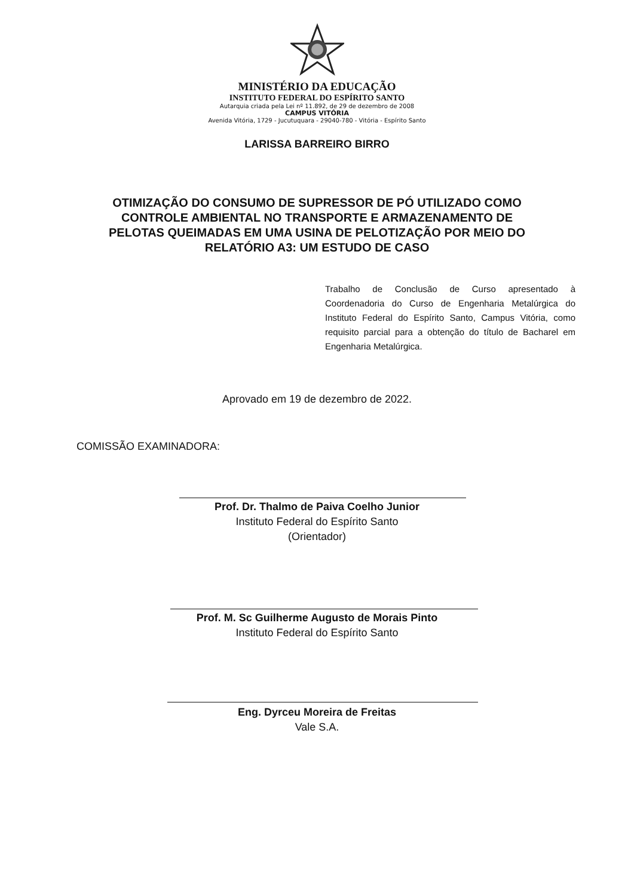MINISTÉRIO DA EDUCAÇÃO
INSTITUTO FEDERAL DO ESPÍRITO SANTO
Autarquia criada pela Lei nº 11.892, de 29 de dezembro de 2008
CAMPUS VITÓRIA
Avenida Vitória, 1729 - Jucutuquara - 29040-780 - Vitória - Espírito Santo
LARISSA BARREIRO BIRRO
OTIMIZAÇÃO DO CONSUMO DE SUPRESSOR DE PÓ UTILIZADO COMO CONTROLE AMBIENTAL NO TRANSPORTE E ARMAZENAMENTO DE PELOTAS QUEIMADAS EM UMA USINA DE PELOTIZAÇÃO POR MEIO DO RELATÓRIO A3: UM ESTUDO DE CASO
Trabalho de Conclusão de Curso apresentado à Coordenadoria do Curso de Engenharia Metalúrgica do Instituto Federal do Espírito Santo, Campus Vitória, como requisito parcial para a obtenção do título de Bacharel em Engenharia Metalúrgica.
Aprovado em 19 de dezembro de 2022.
COMISSÃO EXAMINADORA:
Prof. Dr. Thalmo de Paiva Coelho Junior
Instituto Federal do Espírito Santo
(Orientador)
Prof. M. Sc Guilherme Augusto de Morais Pinto
Instituto Federal do Espírito Santo
Eng. Dyrceu Moreira de Freitas
Vale S.A.